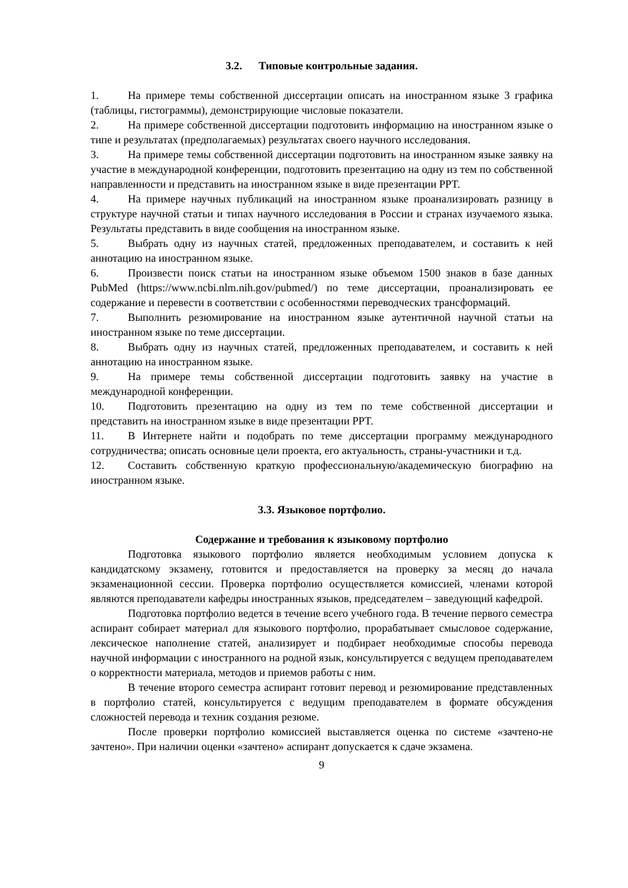3.2. Типовые контрольные задания.
1. На примере темы собственной диссертации описать на иностранном языке 3 графика (таблицы, гистограммы), демонстрирующие числовые показатели.
2. На примере собственной диссертации подготовить информацию на иностранном языке о типе и результатах (предполагаемых) результатах своего научного исследования.
3. На примере темы собственной диссертации подготовить на иностранном языке заявку на участие в международной конференции, подготовить презентацию на одну из тем по собственной направленности и представить на иностранном языке в виде презентации PPT.
4. На примере научных публикаций на иностранном языке проанализировать разницу в структуре научной статьи и типах научного исследования в России и странах изучаемого языка. Результаты представить в виде сообщения на иностранном языке.
5. Выбрать одну из научных статей, предложенных преподавателем, и составить к ней аннотацию на иностранном языке.
6. Произвести поиск статьи на иностранном языке объемом 1500 знаков в базе данных PubMed (https://www.ncbi.nlm.nih.gov/pubmed/) по теме диссертации, проанализировать ее содержание и перевести в соответствии с особенностями переводческих трансформаций.
7. Выполнить резюмирование на иностранном языке аутентичной научной статьи на иностранном языке по теме диссертации.
8. Выбрать одну из научных статей, предложенных преподавателем, и составить к ней аннотацию на иностранном языке.
9. На примере темы собственной диссертации подготовить заявку на участие в международной конференции.
10. Подготовить презентацию на одну из тем по теме собственной диссертации и представить на иностранном языке в виде презентации PPT.
11. В Интернете найти и подобрать по теме диссертации программу международного сотрудничества; описать основные цели проекта, его актуальность, страны-участники и т.д.
12. Составить собственную краткую профессиональную/академическую биографию на иностранном языке.
3.3. Языковое портфолио.
Содержание и требования к языковому портфолио
Подготовка языкового портфолио является необходимым условием допуска к кандидатскому экзамену, готовится и предоставляется на проверку за месяц до начала экзаменационной сессии. Проверка портфолио осуществляется комиссией, членами которой являются преподаватели кафедры иностранных языков, председателем – заведующий кафедрой.
Подготовка портфолио ведется в течение всего учебного года. В течение первого семестра аспирант собирает материал для языкового портфолио, прорабатывает смысловое содержание, лексическое наполнение статей, анализирует и подбирает необходимые способы перевода научной информации с иностранного на родной язык, консультируется с ведущем преподавателем о корректности материала, методов и приемов работы с ним.
В течение второго семестра аспирант готовит перевод и резюмирование представленных в портфолио статей, консультируется с ведущим преподавателем в формате обсуждения сложностей перевода и техник создания резюме.
После проверки портфолио комиссией выставляется оценка по системе «зачтено-не зачтено». При наличии оценки «зачтено» аспирант допускается к сдаче экзамена.
9